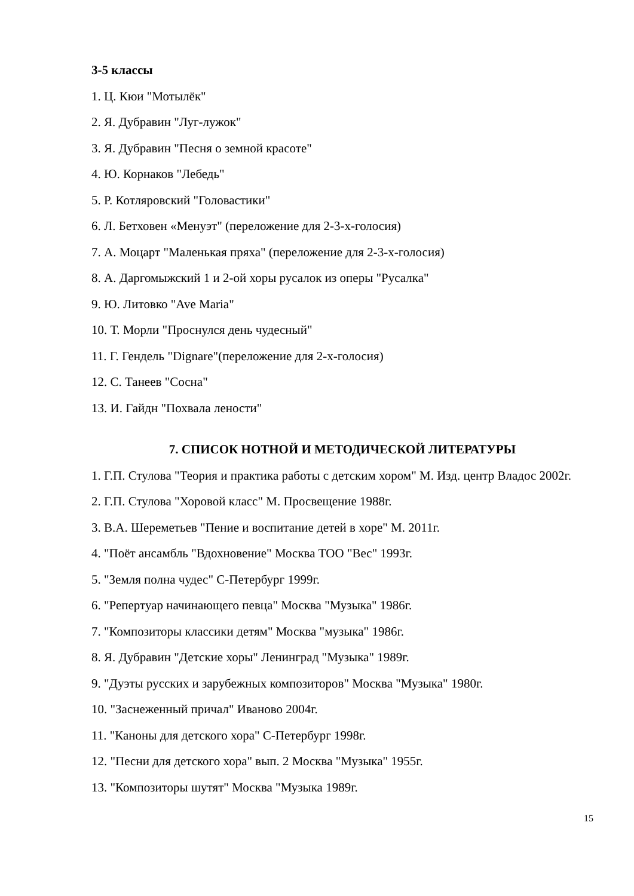3-5 классы
1. Ц. Кюи "Мотылёк"
2. Я. Дубравин "Луг-лужок"
3. Я. Дубравин "Песня о земной красоте"
4. Ю. Корнаков "Лебедь"
5. Р. Котляровский "Головастики"
6. Л. Бетховен «Менуэт" (переложение для 2-3-х-голосия)
7. А. Моцарт "Маленькая пряха" (переложение для 2-3-х-голосия)
8. А. Даргомыжский 1 и 2-ой хоры русалок из оперы "Русалка"
9. Ю. Литовко "Ave Maria"
10. Т. Морли "Проснулся день чудесный"
11. Г. Гендель "Dignare"(переложение для 2-х-голосия)
12. С. Танеев "Сосна"
13. И. Гайдн "Похвала лености"
7. СПИСОК НОТНОЙ И МЕТОДИЧЕСКОЙ ЛИТЕРАТУРЫ
1. Г.П. Стулова "Теория и практика работы с детским хором" М. Изд. центр Владос 2002г.
2. Г.П. Стулова "Хоровой класс" М. Просвещение 1988г.
3. В.А. Шереметьев "Пение и воспитание детей в хоре" М. 2011г.
4. "Поёт ансамбль "Вдохновение" Москва ТОО "Вес" 1993г.
5. "Земля полна чудес" С-Петербург 1999г.
6. "Репертуар начинающего певца" Москва "Музыка" 1986г.
7. "Композиторы классики детям" Москва "музыка" 1986г.
8. Я. Дубравин "Детские хоры" Ленинград "Музыка" 1989г.
9. "Дуэты русских и зарубежных композиторов" Москва "Музыка" 1980г.
10. "Заснеженный причал" Иваново 2004г.
11. "Каноны для детского хора" С-Петербург 1998г.
12. "Песни для детского хора" вып. 2 Москва "Музыка" 1955г.
13. "Композиторы шутят" Москва "Музыка 1989г.
15